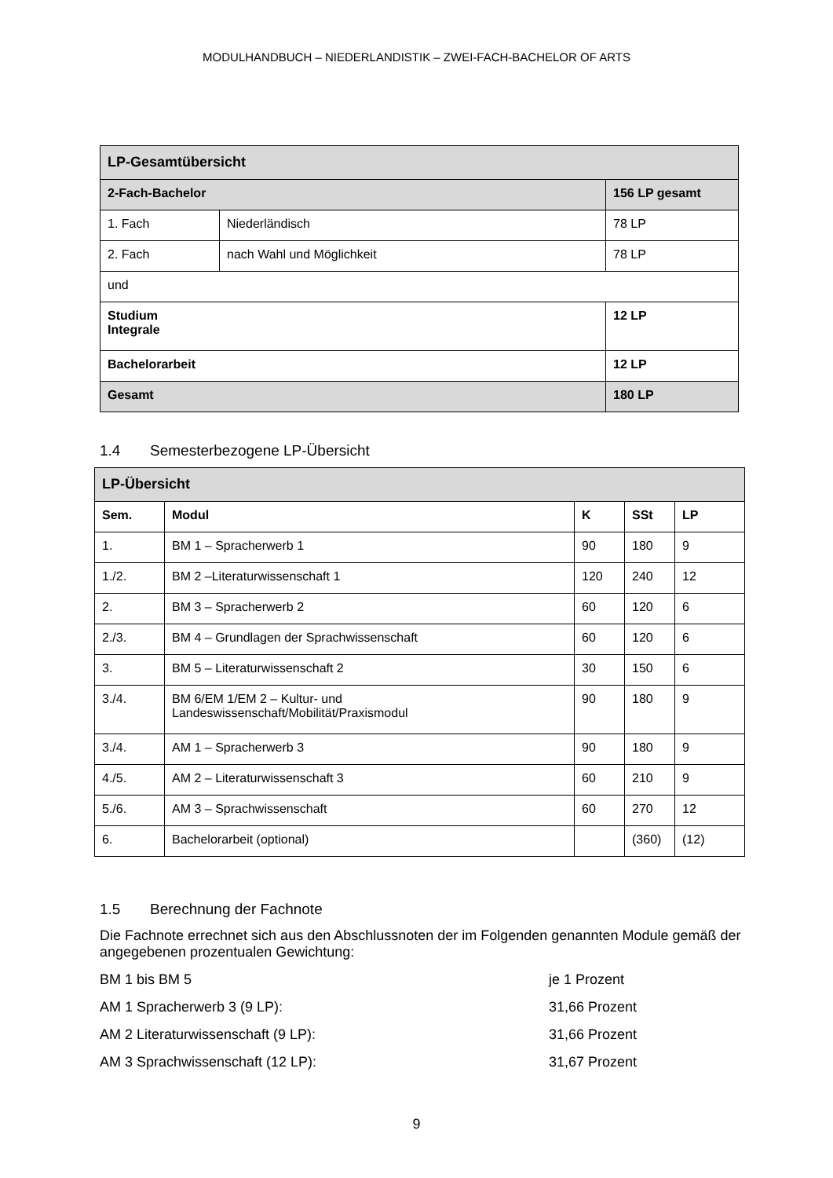MODULHANDBUCH – NIEDERLANDISTIK – ZWEI-FACH-BACHELOR OF ARTS
| LP-Gesamtübersicht | | |
| --- | --- | --- |
| 2-Fach-Bachelor | | 156 LP gesamt |
| 1. Fach | Niederländisch | 78 LP |
| 2. Fach | nach Wahl und Möglichkeit | 78 LP |
| und | | |
| Studium Integrale | | 12 LP |
| Bachelorarbeit | | 12 LP |
| Gesamt | | 180 LP |
1.4 Semesterbezogene LP-Übersicht
| LP-Übersicht | | | | |
| --- | --- | --- | --- | --- |
| Sem. | Modul | K | SSt | LP |
| 1. | BM 1 – Spracherwerb 1 | 90 | 180 | 9 |
| 1./2. | BM 2 –Literaturwissenschaft 1 | 120 | 240 | 12 |
| 2. | BM 3 – Spracherwerb 2 | 60 | 120 | 6 |
| 2./3. | BM 4 – Grundlagen der Sprachwissenschaft | 60 | 120 | 6 |
| 3. | BM 5 – Literaturwissenschaft 2 | 30 | 150 | 6 |
| 3./4. | BM 6/EM 1/EM 2 – Kultur- und Landeswissenschaft/Mobilität/Praxismodul | 90 | 180 | 9 |
| 3./4. | AM 1 – Spracherwerb 3 | 90 | 180 | 9 |
| 4./5. | AM 2 – Literaturwissenschaft 3 | 60 | 210 | 9 |
| 5./6. | AM 3 – Sprachwissenschaft | 60 | 270 | 12 |
| 6. | Bachelorarbeit (optional) | | (360) | (12) |
1.5 Berechnung der Fachnote
Die Fachnote errechnet sich aus den Abschlussnoten der im Folgenden genannten Module gemäß der angegebenen prozentualen Gewichtung:
BM 1 bis BM 5 je 1 Prozent
AM 1 Spracherwerb 3 (9 LP): 31,66 Prozent
AM 2 Literaturwissenschaft (9 LP): 31,66 Prozent
AM 3 Sprachwissenschaft (12 LP): 31,67 Prozent
9